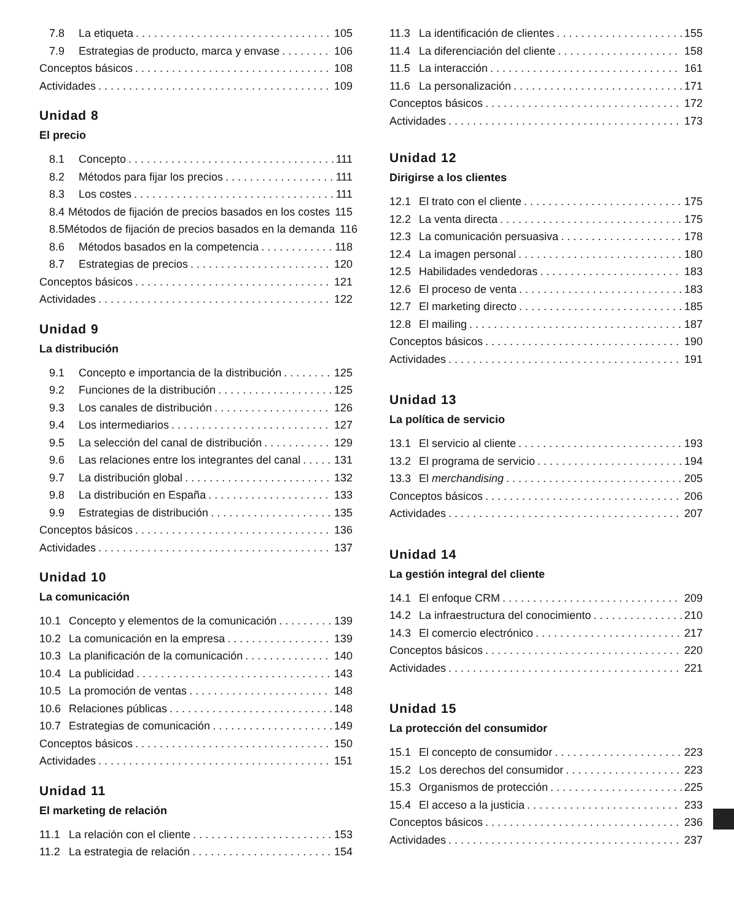7.8 La etiqueta 105
7.9 Estrategias de producto, marca y envase 106
Conceptos básicos 108
Actividades 109
Unidad 8
El precio
8.1 Concepto 111
8.2 Métodos para fijar los precios 111
8.3 Los costes 111
8.4 Métodos de fijación de precios basados en los costes 115
8.5 Métodos de fijación de precios basados en la demanda 116
8.6 Métodos basados en la competencia 118
8.7 Estrategias de precios 120
Conceptos básicos 121
Actividades 122
Unidad 9
La distribución
9.1 Concepto e importancia de la distribución 125
9.2 Funciones de la distribución 125
9.3 Los canales de distribución 126
9.4 Los intermediarios 127
9.5 La selección del canal de distribución 129
9.6 Las relaciones entre los integrantes del canal 131
9.7 La distribución global 132
9.8 La distribución en España 133
9.9 Estrategias de distribución 135
Conceptos básicos 136
Actividades 137
Unidad 10
La comunicación
10.1 Concepto y elementos de la comunicación 139
10.2 La comunicación en la empresa 139
10.3 La planificación de la comunicación 140
10.4 La publicidad 143
10.5 La promoción de ventas 148
10.6 Relaciones públicas 148
10.7 Estrategias de comunicación 149
Conceptos básicos 150
Actividades 151
Unidad 11
El marketing de relación
11.1 La relación con el cliente 153
11.2 La estrategia de relación 154
11.3 La identificación de clientes 155
11.4 La diferenciación del cliente 158
11.5 La interacción 161
11.6 La personalización 171
Conceptos básicos 172
Actividades 173
Unidad 12
Dirigirse a los clientes
12.1 El trato con el cliente 175
12.2 La venta directa 175
12.3 La comunicación persuasiva 178
12.4 La imagen personal 180
12.5 Habilidades vendedoras 183
12.6 El proceso de venta 183
12.7 El marketing directo 185
12.8 El mailing 187
Conceptos básicos 190
Actividades 191
Unidad 13
La política de servicio
13.1 El servicio al cliente 193
13.2 El programa de servicio 194
13.3 El merchandising 205
Conceptos básicos 206
Actividades 207
Unidad 14
La gestión integral del cliente
14.1 El enfoque CRM 209
14.2 La infraestructura del conocimiento 210
14.3 El comercio electrónico 217
Conceptos básicos 220
Actividades 221
Unidad 15
La protección del consumidor
15.1 El concepto de consumidor 223
15.2 Los derechos del consumidor 223
15.3 Organismos de protección 225
15.4 El acceso a la justicia 233
Conceptos básicos 236
Actividades 237